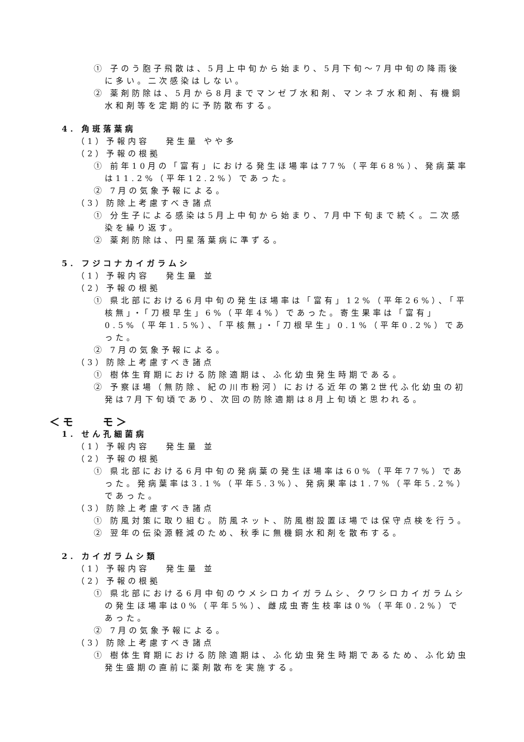① 子のう胞子飛散は、5月上中旬から始まり、5月下旬～7月中旬の降雨後に多い。二次感染はしない。
② 薬剤防除は、5月から8月までマンゼブ水和剤、マンネブ水和剤、有機銅水和剤等を定期的に予防散布する。
4. 角斑落葉病
（1）予報内容　 発生量 やや多
（2）予報の根拠
① 前年10月の「富有」における発生ほ場率は77%（平年68%）、発病葉率は11.2%（平年12.2%）であった。
② 7月の気象予報による。
（3）防除上考慮すべき諸点
① 分生子による感染は5月上中旬から始まり、7月中下旬まで続く。二次感染を繰り返す。
② 薬剤防除は、円星落葉病に準ずる。
5. フジコナカイガラムシ
（1）予報内容　 発生量 並
（2）予報の根拠
① 県北部における6月中旬の発生ほ場率は「富有」12%（平年26%）、「平核無」・「刀根早生」6%（平年4%）であった。寄生果率は「富有」0.5%（平年1.5%）、「平核無」・「刀根早生」0.1%（平年0.2%）であった。
② 7月の気象予報による。
（3）防除上考慮すべき諸点
① 樹体生育期における防除適期は、ふ化幼虫発生時期である。
② 予察ほ場（無防除、紀の川市粉河）における近年の第2世代ふ化幼虫の初発は7月下旬頃であり、次回の防除適期は8月上旬頃と思われる。
＜モ　　モ＞
1. せん孔細菌病
（1）予報内容　 発生量 並
（2）予報の根拠
① 県北部における6月中旬の発病葉の発生ほ場率は60%（平年77%）であった。発病葉率は3.1%（平年5.3%）、発病果率は1.7%（平年5.2%）であった。
（3）防除上考慮すべき諸点
① 防風対策に取り組む。防風ネット、防風樹設置ほ場では保守点検を行う。
② 翌年の伝染源軽減のため、秋季に無機銅水和剤を散布する。
2. カイガラムシ類
（1）予報内容　 発生量 並
（2）予報の根拠
① 県北部における6月中旬のウメシロカイガラムシ、クワシロカイガラムシの発生ほ場率は0%（平年5%）、雌成虫寄生枝率は0%（平年0.2%）であった。
② 7月の気象予報による。
（3）防除上考慮すべき諸点
① 樹体生育期における防除適期は、ふ化幼虫発生時期であるため、ふ化幼虫発生盛期の直前に薬剤散布を実施する。